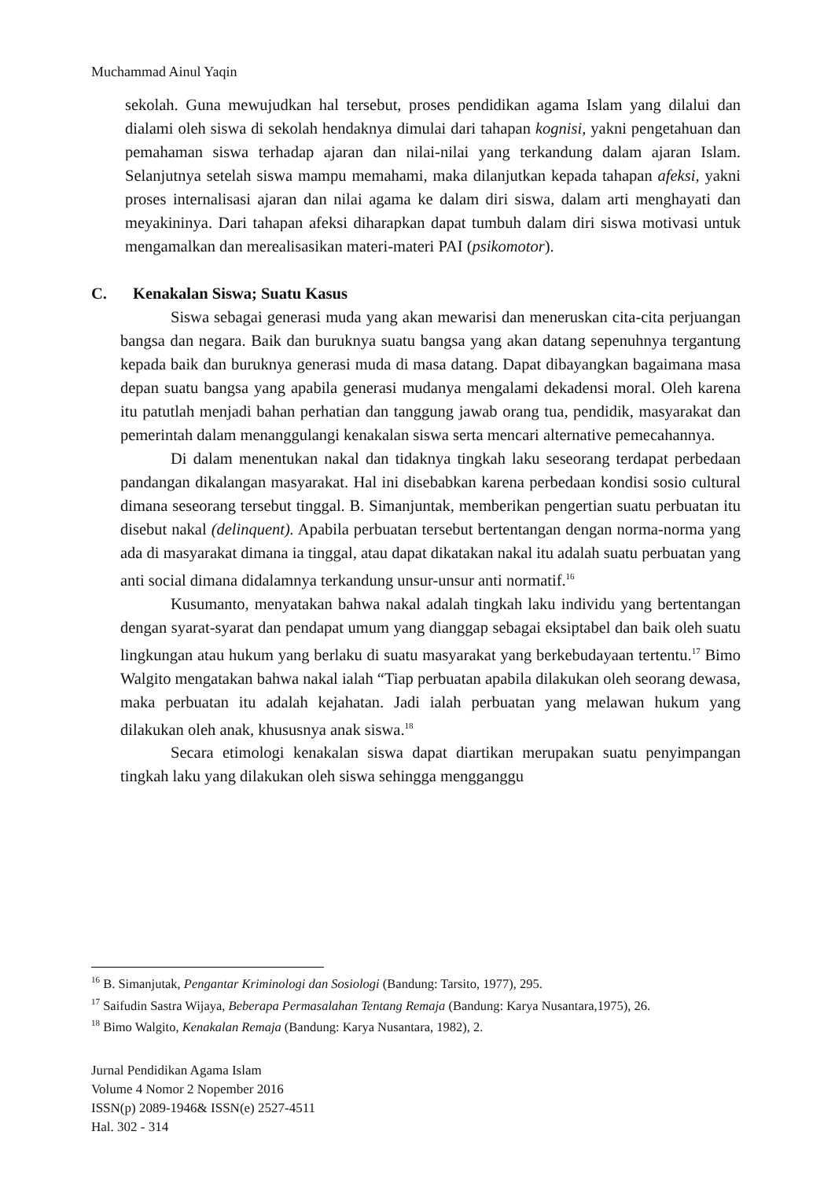Muchammad Ainul Yaqin
sekolah. Guna mewujudkan hal tersebut, proses pendidikan agama Islam yang dilalui dan dialami oleh siswa di sekolah hendaknya dimulai dari tahapan kognisi, yakni pengetahuan dan pemahaman siswa terhadap ajaran dan nilai-nilai yang terkandung dalam ajaran Islam. Selanjutnya setelah siswa mampu memahami, maka dilanjutkan kepada tahapan afeksi, yakni proses internalisasi ajaran dan nilai agama ke dalam diri siswa, dalam arti menghayati dan meyakininya. Dari tahapan afeksi diharapkan dapat tumbuh dalam diri siswa motivasi untuk mengamalkan dan merealisasikan materi-materi PAI (psikomotor).
C. Kenakalan Siswa; Suatu Kasus
Siswa sebagai generasi muda yang akan mewarisi dan meneruskan cita-cita perjuangan bangsa dan negara. Baik dan buruknya suatu bangsa yang akan datang sepenuhnya tergantung kepada baik dan buruknya generasi muda di masa datang. Dapat dibayangkan bagaimana masa depan suatu bangsa yang apabila generasi mudanya mengalami dekadensi moral. Oleh karena itu patutlah menjadi bahan perhatian dan tanggung jawab orang tua, pendidik, masyarakat dan pemerintah dalam menanggulangi kenakalan siswa serta mencari alternative pemecahannya.
Di dalam menentukan nakal dan tidaknya tingkah laku seseorang terdapat perbedaan pandangan dikalangan masyarakat. Hal ini disebabkan karena perbedaan kondisi sosio cultural dimana seseorang tersebut tinggal. B. Simanjuntak, memberikan pengertian suatu perbuatan itu disebut nakal (delinquent). Apabila perbuatan tersebut bertentangan dengan norma-norma yang ada di masyarakat dimana ia tinggal, atau dapat dikatakan nakal itu adalah suatu perbuatan yang anti social dimana didalamnya terkandung unsur-unsur anti normatif.<sup>16</sup>
Kusumanto, menyatakan bahwa nakal adalah tingkah laku individu yang bertentangan dengan syarat-syarat dan pendapat umum yang dianggap sebagai eksiptabel dan baik oleh suatu lingkungan atau hukum yang berlaku di suatu masyarakat yang berkebudayaan tertentu.<sup>17</sup> Bimo Walgito mengatakan bahwa nakal ialah “Tiap perbuatan apabila dilakukan oleh seorang dewasa, maka perbuatan itu adalah kejahatan. Jadi ialah perbuatan yang melawan hukum yang dilakukan oleh anak, khususnya anak siswa.<sup>18</sup>
Secara etimologi kenakalan siswa dapat diartikan merupakan suatu penyimpangan tingkah laku yang dilakukan oleh siswa sehingga mengganggu
<sup>16</sup> B. Simanjutak, Pengantar Kriminologi dan Sosiologi (Bandung: Tarsito, 1977), 295.
<sup>17</sup> Saifudin Sastra Wijaya, Beberapa Permasalahan Tentang Remaja (Bandung: Karya Nusantara,1975), 26.
<sup>18</sup> Bimo Walgito, Kenakalan Remaja (Bandung: Karya Nusantara, 1982), 2.
Jurnal Pendidikan Agama Islam
Volume 4 Nomor 2 Nopember 2016
ISSN(p) 2089-1946& ISSN(e) 2527-4511
Hal. 302 - 314